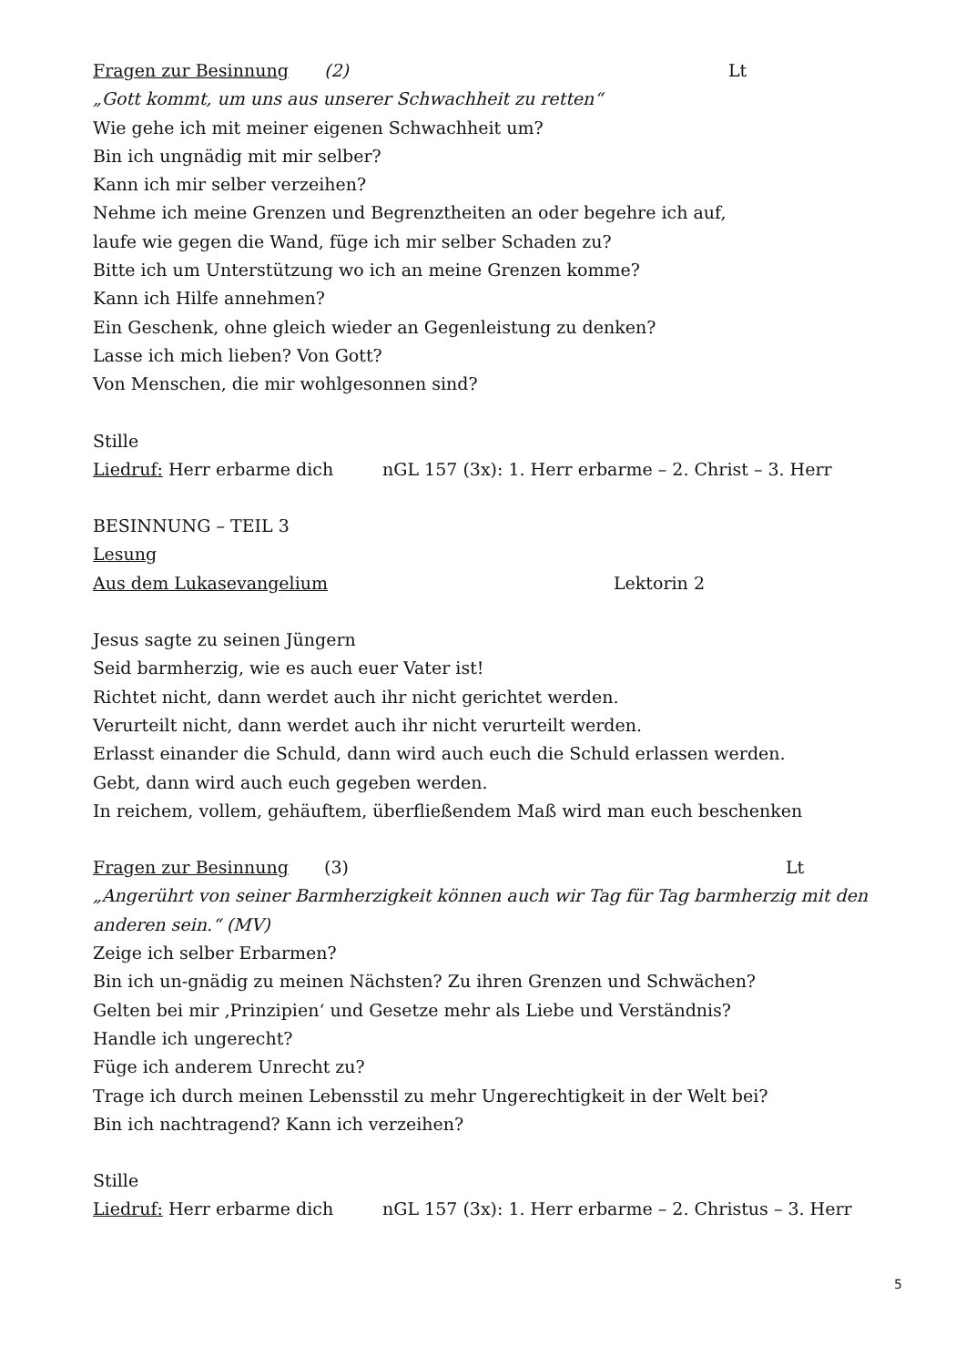Fragen zur Besinnung (2) Lt
„Gott kommt, um uns aus unserer Schwachheit zu retten“
Wie gehe ich mit meiner eigenen Schwachheit um?
Bin ich ungnädig mit mir selber?
Kann ich mir selber verzeihen?
Nehme ich meine Grenzen und Begrenztheiten an oder begehre ich auf,
laufe wie gegen die Wand, füge ich mir selber Schaden zu?
Bitte ich um Unterstützung wo ich an meine Grenzen komme?
Kann ich Hilfe annehmen?
Ein Geschenk, ohne gleich wieder an Gegenleistung zu denken?
Lasse ich mich lieben? Von Gott?
Von Menschen, die mir wohlgesonnen sind?
Stille
Liedruf: Herr erbarme dich nGL 157 (3x): 1. Herr erbarme – 2. Christ – 3. Herr
BESINNUNG – TEIL 3
Lesung
Aus dem Lukasevangelium Lektorin 2
Jesus sagte zu seinen Jüngern
Seid barmherzig, wie es auch euer Vater ist!
Richtet nicht, dann werdet auch ihr nicht gerichtet werden.
Verurteilt nicht, dann werdet auch ihr nicht verurteilt werden.
Erlasst einander die Schuld, dann wird auch euch die Schuld erlassen werden.
Gebt, dann wird auch euch gegeben werden.
In reichem, vollem, gehäuftem, überfließendem Maß wird man euch beschenken
Fragen zur Besinnung (3) Lt
„Angerührt von seiner Barmherzigkeit können auch wir Tag für Tag barmherzig mit den anderen sein.“ (MV)
Zeige ich selber Erbarmen?
Bin ich un-gnädig zu meinen Nächsten? Zu ihren Grenzen und Schwächen?
Gelten bei mir ‚Prinzipien‘ und Gesetze mehr als Liebe und Verständnis?
Handle ich ungerecht?
Füge ich anderem Unrecht zu?
Trage ich durch meinen Lebensstil zu mehr Ungerechtigkeit in der Welt bei?
Bin ich nachtragend? Kann ich verzeihen?
Stille
Liedruf: Herr erbarme dich nGL 157 (3x): 1. Herr erbarme – 2. Christus – 3. Herr
5